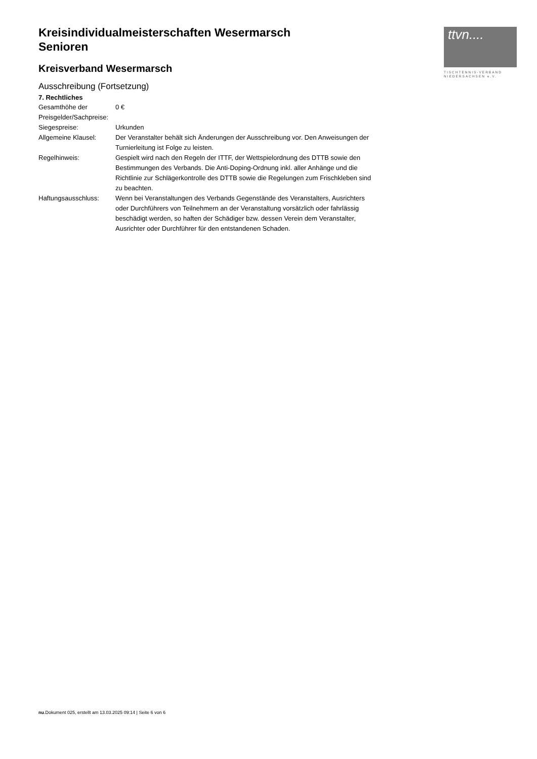ttvn....
TISCHTENNIS-VERBAND
NIEDERSACHSEN e.V.
Kreisindividualmeisterschaften Wesermarsch
Senioren
Kreisverband Wesermarsch
Ausschreibung (Fortsetzung)
7. Rechtliches
| Gesamthöhe der Preisgelder/Sachpreise: | 0 € |
| Siegespreise: | Urkunden |
| Allgemeine Klausel: | Der Veranstalter behält sich Änderungen der Ausschreibung vor. Den Anweisungen der Turnierleitung ist Folge zu leisten. |
| Regelhinweis: | Gespielt wird nach den Regeln der ITTF, der Wettspielordnung des DTTB sowie den Bestimmungen des Verbands. Die Anti-Doping-Ordnung inkl. aller Anhänge und die Richtlinie zur Schlägerkontrolle des DTTB sowie die Regelungen zum Frischkleben sind zu beachten. |
| Haftungsausschluss: | Wenn bei Veranstaltungen des Verbands Gegenstände des Veranstalters, Ausrichters oder Durchführers von Teilnehmern an der Veranstaltung vorsätzlich oder fahrlässig beschädigt werden, so haften der Schädiger bzw. dessen Verein dem Veranstalter, Ausrichter oder Durchführer für den entstandenen Schaden. |
nu.Dokument 025, erstellt am 13.03.2025 09:14 | Seite 6 von 6